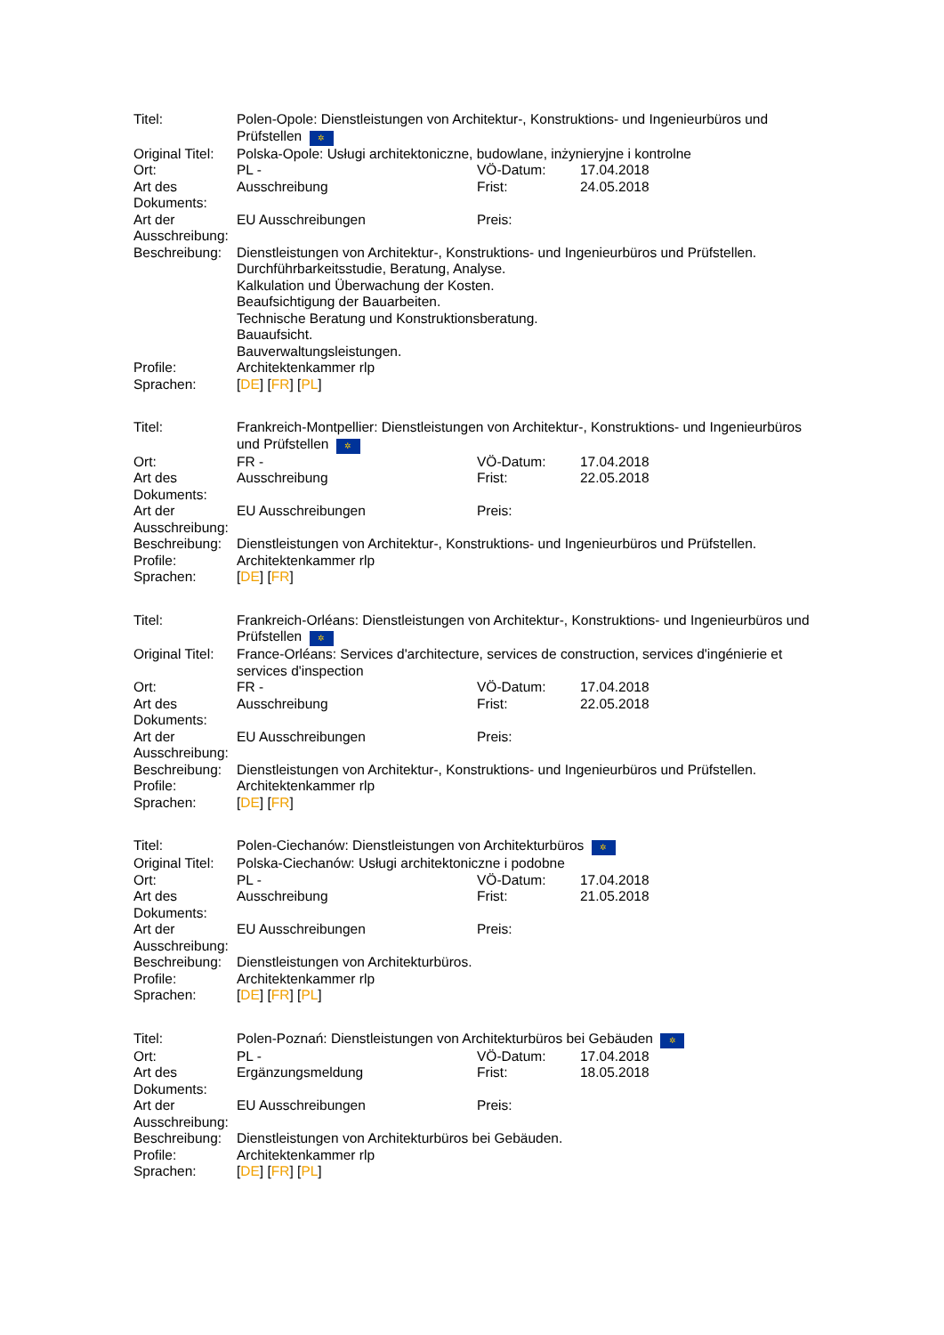| Titel: | Polen-Opole: Dienstleistungen von Architektur-, Konstruktions- und Ingenieurbüros und Prüfstellen ✲ | | |
| Original Titel: | Polska-Opole: Usługi architektoniczne, budowlane, inżynieryjne i kontrolne | | |
| Ort: | PL - | VÖ-Datum: | 17.04.2018 |
| Art des Dokuments: | Ausschreibung | Frist: | 24.05.2018 |
| Art der Ausschreibung: | EU Ausschreibungen | Preis: | |
| Beschreibung: | Dienstleistungen von Architektur-, Konstruktions- und Ingenieurbüros und Prüfstellen. Durchführbarkeitsstudie, Beratung, Analyse. Kalkulation und Überwachung der Kosten. Beaufsichtigung der Bauarbeiten. Technische Beratung und Konstruktionsberatung. Bauaufsicht. Bauverwaltungsleistungen. | | |
| Profile: | Architektenkammer rlp | | |
| Sprachen: | [ DE ] [ FR ] [ PL ] | | |
| Titel: | Frankreich-Montpellier: Dienstleistungen von Architektur-, Konstruktions- und Ingenieurbüros und Prüfstellen ✲ | | |
| Ort: | FR - | VÖ-Datum: | 17.04.2018 |
| Art des Dokuments: | Ausschreibung | Frist: | 22.05.2018 |
| Art der Ausschreibung: | EU Ausschreibungen | Preis: | |
| Beschreibung: | Dienstleistungen von Architektur-, Konstruktions- und Ingenieurbüros und Prüfstellen. | | |
| Profile: | Architektenkammer rlp | | |
| Sprachen: | [ DE ] [ FR ] | | |
| Titel: | Frankreich-Orléans: Dienstleistungen von Architektur-, Konstruktions- und Ingenieurbüros und Prüfstellen ✲ | | |
| Original Titel: | France-Orléans: Services d'architecture, services de construction, services d'ingénierie et services d'inspection | | |
| Ort: | FR - | VÖ-Datum: | 17.04.2018 |
| Art des Dokuments: | Ausschreibung | Frist: | 22.05.2018 |
| Art der Ausschreibung: | EU Ausschreibungen | Preis: | |
| Beschreibung: | Dienstleistungen von Architektur-, Konstruktions- und Ingenieurbüros und Prüfstellen. | | |
| Profile: | Architektenkammer rlp | | |
| Sprachen: | [ DE ] [ FR ] | | |
| Titel: | Polen-Ciechanów: Dienstleistungen von Architekturbüros ✲ | | |
| Original Titel: | Polska-Ciechanów: Usługi architektoniczne i podobne | | |
| Ort: | PL - | VÖ-Datum: | 17.04.2018 |
| Art des Dokuments: | Ausschreibung | Frist: | 21.05.2018 |
| Art der Ausschreibung: | EU Ausschreibungen | Preis: | |
| Beschreibung: | Dienstleistungen von Architekturbüros. | | |
| Profile: | Architektenkammer rlp | | |
| Sprachen: | [ DE ] [ FR ] [ PL ] | | |
| Titel: | Polen-Poznań: Dienstleistungen von Architekturbüros bei Gebäuden ✲ | | |
| Ort: | PL - | VÖ-Datum: | 17.04.2018 |
| Art des Dokuments: | Ergänzungsmeldung | Frist: | 18.05.2018 |
| Art der Ausschreibung: | EU Ausschreibungen | Preis: | |
| Beschreibung: | Dienstleistungen von Architekturbüros bei Gebäuden. | | |
| Profile: | Architektenkammer rlp | | |
| Sprachen: | [ DE ] [ FR ] [ PL ] | | |